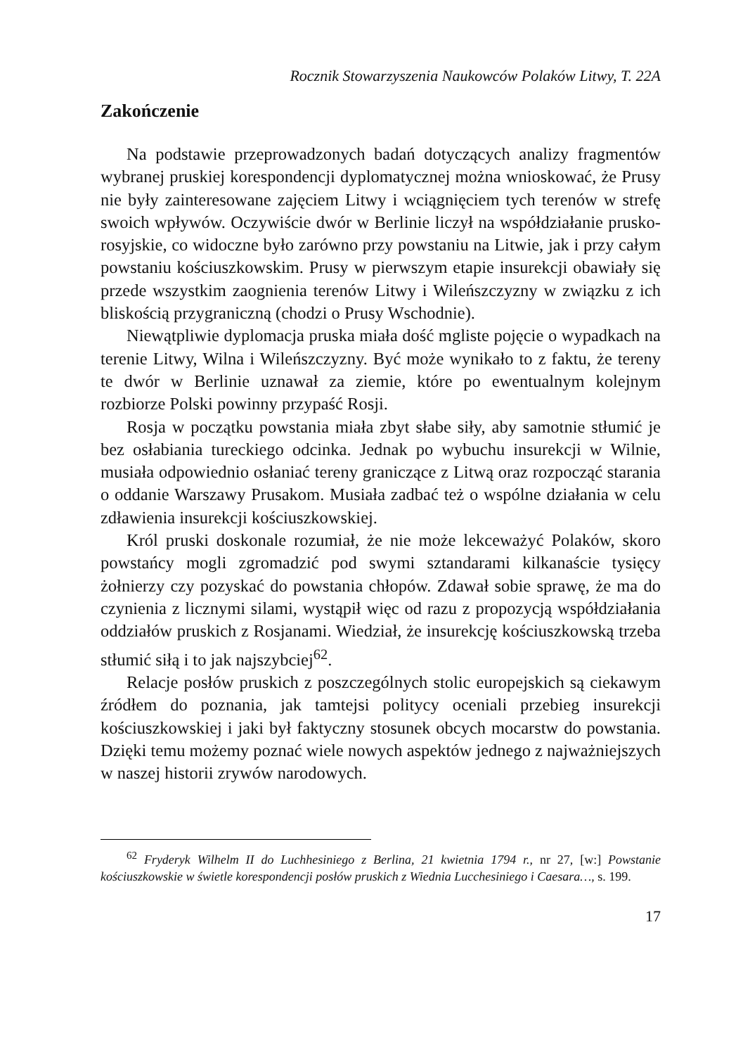Rocznik Stowarzyszenia Naukowców Polaków Litwy, T. 22A
Zakończenie
Na podstawie przeprowadzonych badań dotyczących analizy fragmentów wybranej pruskiej korespondencji dyplomatycznej można wnioskować, że Prusy nie były zainteresowane zajęciem Litwy i wciągnięciem tych terenów w strefę swoich wpływów. Oczywiście dwór w Berlinie liczył na współdziałanie prusko-rosyjskie, co widoczne było zarówno przy powstaniu na Litwie, jak i przy całym powstaniu kościuszkowskim. Prusy w pierwszym etapie insurekcji obawiały się przede wszystkim zaognienia terenów Litwy i Wileńszczyzny w związku z ich bliskością przygraniczną (chodzi o Prusy Wschodnie).
Niewątpliwie dyplomacja pruska miała dość mgliste pojęcie o wypadkach na terenie Litwy, Wilna i Wileńszczyzny. Być może wynikało to z faktu, że tereny te dwór w Berlinie uznawał za ziemie, które po ewentualnym kolejnym rozbiorze Polski powinny przypaść Rosji.
Rosja w początku powstania miała zbyt słabe siły, aby samotnie stłumić je bez osłabiania tureckiego odcinka. Jednak po wybuchu insurekcji w Wilnie, musiała odpowiednio osłaniać tereny graniczące z Litwą oraz rozpocząć starania o oddanie Warszawy Prusakom. Musiała zadbać też o wspólne działania w celu zdławienia insurekcji kościuszkowskiej.
Król pruski doskonale rozumiał, że nie może lekceważyć Polaków, skoro powstańcy mogli zgromadzić pod swymi sztandarami kilkanaście tysięcy żołnierzy czy pozyskać do powstania chłopów. Zdawał sobie sprawę, że ma do czynienia z licznymi silami, wystąpił więc od razu z propozycją współdziałania oddziałów pruskich z Rosjanami. Wiedział, że insurekcję kościuszkowską trzeba stłumić siłą i to jak najszybciej<sup>62</sup>.
Relacje posłów pruskich z poszczególnych stolic europejskich są ciekawym źródłem do poznania, jak tamtejsi politycy oceniali przebieg insurekcji kościuszkowskiej i jaki był faktyczny stosunek obcych mocarstw do powstania. Dzięki temu możemy poznać wiele nowych aspektów jednego z najważniejszych w naszej historii zrywów narodowych.
<sup>62</sup> Fryderyk Wilhelm II do Luchhesiniego z Berlina, 21 kwietnia 1794 r., nr 27, [w:] Powstanie kościuszkowskie w świetle korespondencji posłów pruskich z Wiednia Lucchesiniego i Caesara…, s. 199.
17